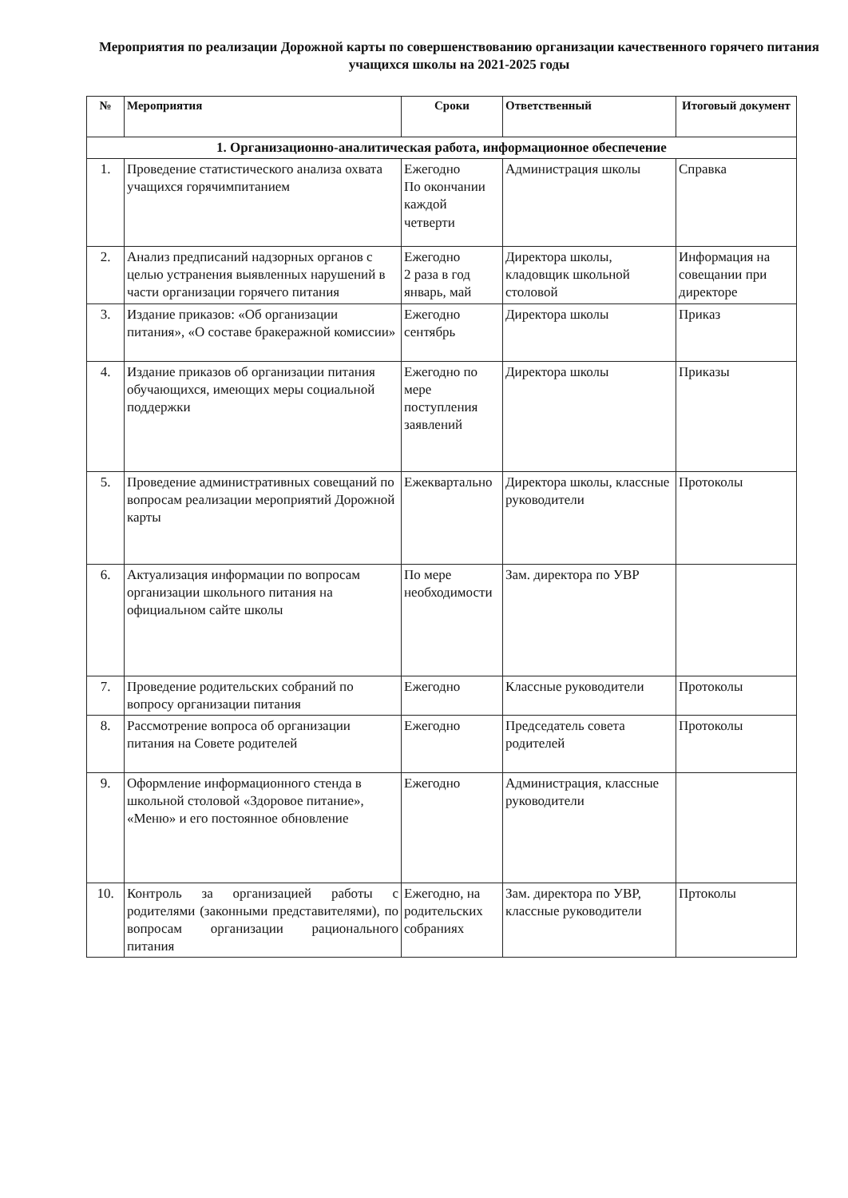Мероприятия по реализации Дорожной карты по совершенствованию организации качественного горячего питания учащихся школы на 2021-2025 годы
| № | Мероприятия | Сроки | Ответственный | Итоговый документ |
| --- | --- | --- | --- | --- |
| 1. Организационно-аналитическая работа, информационное обеспечение | | | | |
| 1. | Проведение статистического анализа охвата учащихся горячимпитанием | Ежегодно По окончании каждой четверти | Администрация школы | Справка |
| 2. | Анализ предписаний надзорных органов с целью устранения выявленных нарушений в части организации горячего питания | Ежегодно 2 раза в год январь, май | Директора школы, кладовщик школьной столовой | Информация на совещании при директоре |
| 3. | Издание приказов: «Об организации питания», «О составе бракеражной комиссии» | Ежегодно сентябрь | Директора школы | Приказ |
| 4. | Издание приказов об организации питания обучающихся, имеющих меры социальной поддержки | Ежегодно по мере поступления заявлений | Директора школы | Приказы |
| 5. | Проведение административных совещаний по вопросам реализации мероприятий Дорожной карты | Ежеквартально | Директора школы, классные руководители | Протоколы |
| 6. | Актуализация информации по вопросам организации школьного питания на официальном сайте школы | По мере необходимости | Зам. директора по УВР | |
| 7. | Проведение родительских собраний по вопросу организации питания | Ежегодно | Классные руководители | Протоколы |
| 8. | Рассмотрение вопроса об организации питания на Совете родителей | Ежегодно | Председатель совета родителей | Протоколы |
| 9. | Оформление информационного стенда в школьной столовой «Здоровое питание», «Меню» и его постоянное обновление | Ежегодно | Администрация, классные руководители | |
| 10. | Контроль за организацией работы с родителями (законными представителями), по вопросам организации рационального питания | Ежегодно, на родительских собраниях | Зам. директора по УВР, классные руководители | Пртоколы |